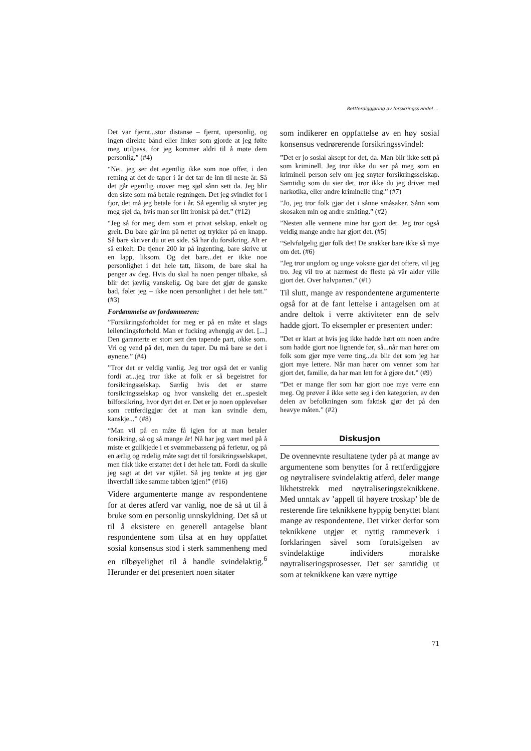Rettferdiggjøring av forsikringssvindel ...
Det var fjernt...stor distanse – fjernt, upersonlig, og ingen direkte bånd eller linker som gjorde at jeg følte meg utilpass, for jeg kommer aldri til å møte dem personlig.” (#4)
“Nei, jeg ser det egentlig ikke som noe offer, i den retning at det de taper i år det tar de inn til neste år. Så det går egentlig utover meg sjøl sånn sett da. Jeg blir den siste som må betale regningen. Det jeg svindlet for i fjor, det må jeg betale for i år. Så egentlig så snyter jeg meg sjøl da, hvis man ser litt ironisk på det.” (#12)
“Jeg så for meg dem som et privat selskap, enkelt og greit. Du bare går inn på nettet og trykker på en knapp. Så bare skriver du ut en side. Så har du forsikring. Alt er så enkelt. De tjener 200 kr på ingenting, bare skrive ut en lapp, liksom. Og det bare...det er ikke noe personlighet i det hele tatt, liksom, de bare skal ha penger av deg. Hvis du skal ha noen penger tilbake, så blir det jævlig vanskelig. Og bare det gjør de ganske bad, føler jeg – ikke noen personlighet i det hele tatt.” (#3)
Fordømmelse av fordømmeren:
”Forsikringsforholdet for meg er på en måte et slags leilendingsforhold. Man er fucking avhengig av det. [...] Den garanterte er stort sett den tapende part, okke som. Vri og vend på det, men du taper. Du må bare se det i øynene.” (#4)
”Tror det er veldig vanlig. Jeg tror også det er vanlig fordi at...jeg tror ikke at folk er så begeistret for forsikringsselskap. Særlig hvis det er større forsikringsselskap og hvor vanskelig det er...spesielt bilforsikring, hvor dyrt det er. Det er jo noen opplevelser som rettferdiggjør det at man kan svindle dem, kanskje...” (#8)
“Man vil på en måte få igjen for at man betaler forsikring, så og så mange år! Nå har jeg vært med på å miste et gullkjede i et svømmebasseng på ferietur, og på en ærlig og redelig måte sagt det til forsikringsselskapet, men fikk ikke erstattet det i det hele tatt. Fordi da skulle jeg sagt at det var stjålet. Så jeg tenkte at jeg gjør ihvertfall ikke samme tabben igjen!” (#16)
Videre argumenterte mange av respondentene for at deres atferd var vanlig, noe de så ut til å bruke som en personlig unnskyldning. Det så ut til å eksistere en generell antagelse blant respondentene som tilsa at en høy oppfattet sosial konsensus stod i sterk sammenheng med en tilbøyelighet til å handle svindelaktig.<sup>6</sup> Herunder er det presentert noen sitater
som indikerer en oppfattelse av en høy sosial konsensus vedrørerende forsikringssvindel:
”Det er jo sosial aksept for det, da. Man blir ikke sett på som kriminell. Jeg tror ikke du ser på meg som en kriminell person selv om jeg snyter forsikringsselskap. Samtidig som du sier det, tror ikke du jeg driver med narkotika, eller andre kriminelle ting.” (#7)
”Jo, jeg tror folk gjør det i sånne småsaker. Sånn som skosaken min og andre småting.” (#2)
”Nesten alle vennene mine har gjort det. Jeg tror også veldig mange andre har gjort det. (#5)
“Selvfølgelig gjør folk det! De snakker bare ikke så mye om det. (#6)
”Jeg tror ungdom og unge voksne gjør det oftere, vil jeg tro. Jeg vil tro at nærmest de fleste på vår alder ville gjort det. Over halvparten.” (#1)
Til slutt, mange av respondentene argumenterte også for at de fant lettelse i antagelsen om at andre deltok i verre aktiviteter enn de selv hadde gjort. To eksempler er presentert under:
”Det er klart at hvis jeg ikke hadde hørt om noen andre som hadde gjort noe lignende før, så...når man hører om folk som gjør mye verre ting...da blir det som jeg har gjort mye lettere. Når man hører om venner som har gjort det, familie, da har man lett for å gjøre det.” (#9)
”Det er mange fler som har gjort noe mye verre enn meg. Og prøver å ikke sette seg i den kategorien, av den delen av befolkningen som faktisk gjør det på den heavye måten.” (#2)
Diskusjon
De ovennevnte resultatene tyder på at mange av argumentene som benyttes for å rettferdiggjøre og nøytralisere svindelaktig atferd, deler mange likhetstrekk med nøytraliseringsteknikkene. Med unntak av ’appell til høyere troskap’ ble de resterende fire teknikkene hyppig benyttet blant mange av respondentene. Det virker derfor som teknikkene utgjør et nyttig rammeverk i forklaringen såvel som forutsigelsen av svindelaktige individers moralske nøytraliseringsprosesser. Det ser samtidig ut som at teknikkene kan være nyttige
71